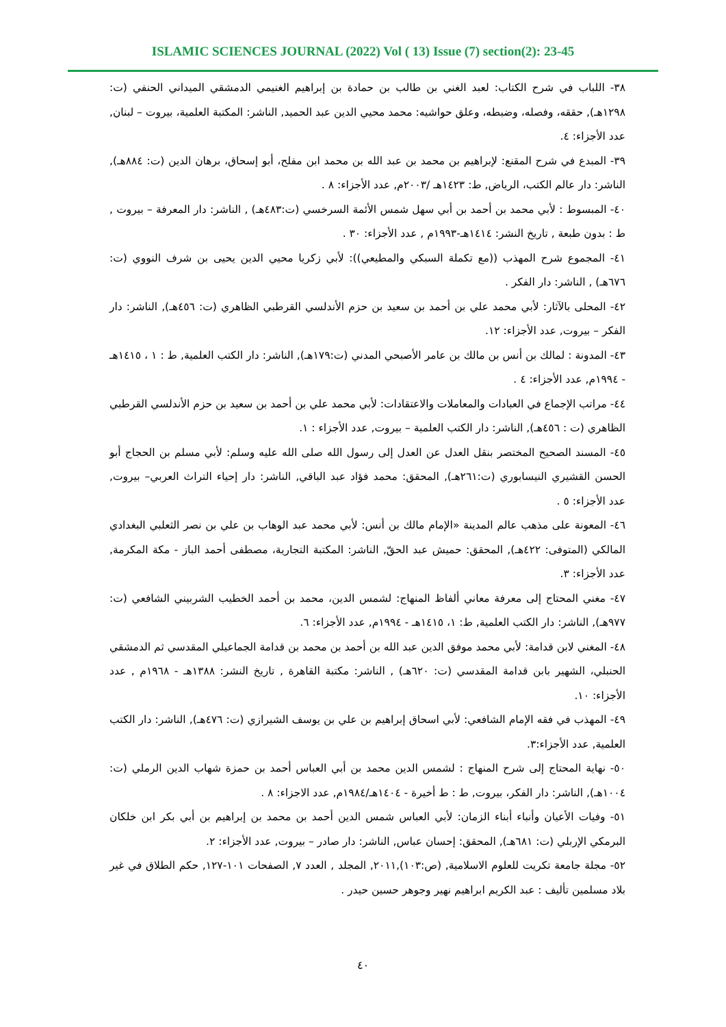ISLAMIC SCIENCES JOURNAL (2022) Vol ( 13) Issue (7) section(2): 23-45
٣٨- اللباب في شرح الكتاب: لعبد الغني بن طالب بن حمادة بن إبراهيم الغنيمي الدمشقي الميداني الحنفي (ت: ١٢٩٨هـ), حققه، وفصله، وضبطه، وعلق حواشيه: محمد محيي الدين عبد الحميد, الناشر: المكتبة العلمية، بيروت – لبنان, عدد الأجزاء: ٤.
٣٩- المبدع في شرح المقنع: لإبراهيم بن محمد بن عبد الله بن محمد ابن مفلح، أبو إسحاق، برهان الدين (ت: ٨٨٤هـ), الناشر: دار عالم الكتب، الرياض, ط: ١٤٢٣هـ /٢٠٠٣م, عدد الأجزاء: ٨ .
٤٠- المبسوط : لأبي محمد بن أحمد بن أبي سهل شمس الأئمة السرخسي (ت:٤٨٣هـ) , الناشر: دار المعرفة – بيروت , ط : بدون طبعة , تاريخ النشر: ١٤١٤هـ-١٩٩٣م , عدد الأجزاء: ٣٠ .
٤١- المجموع شرح المهذب ((مع تكملة السبكي والمطيعي)): لأبي زكريا محيي الدين يحيى بن شرف النووي (ت: ٦٧٦هـ) , الناشر: دار الفكر .
٤٢- المحلى بالآثار: لأبي محمد علي بن أحمد بن سعيد بن حزم الأندلسي القرطبي الظاهري (ت: ٤٥٦هـ), الناشر: دار الفكر – بيروت, عدد الأجزاء: ١٢.
٤٣- المدونة : لمالك بن أنس بن مالك بن عامر الأصبحي المدني (ت:١٧٩هـ), الناشر: دار الكتب العلمية, ط : ١ ، ١٤١٥هـ - ١٩٩٤م, عدد الأجزاء: ٤ .
٤٤- مراتب الإجماع في العبادات والمعاملات والاعتقادات: لأبي محمد علي بن أحمد بن سعيد بن حزم الأندلسي القرطبي الظاهري (ت : ٤٥٦هـ), الناشر: دار الكتب العلمية – بيروت, عدد الأجزاء : ١.
٤٥- المسند الصحيح المختصر بنقل العدل عن العدل إلى رسول الله صلى الله عليه وسلم: لأبي مسلم بن الحجاج أبو الحسن القشيري النيسابوري (ت:٢٦١هـ), المحقق: محمد فؤاد عبد الباقي, الناشر: دار إحياء التراث العربي– بيروت, عدد الأجزاء: ٥ .
٤٦- المعونة على مذهب عالم المدينة «الإمام مالك بن أنس: لأبي محمد عبد الوهاب بن علي بن نصر الثعلبي البغدادي المالكي (المتوفى: ٤٢٢هـ), المحقق: حميش عبد الحقّ, الناشر: المكتبة التجارية، مصطفى أحمد الباز - مكة المكرمة, عدد الأجزاء: ٣.
٤٧- مغني المحتاج إلى معرفة معاني ألفاظ المنهاج: لشمس الدين، محمد بن أحمد الخطيب الشربيني الشافعي (ت: ٩٧٧هـ), الناشر: دار الكتب العلمية, ط: ١، ١٤١٥هـ - ١٩٩٤م, عدد الأجزاء: ٦.
٤٨- المغني لابن قدامة: لأبي محمد موفق الدين عبد الله بن أحمد بن محمد بن قدامة الجماعيلي المقدسي ثم الدمشقي الحنبلي، الشهير بابن قدامة المقدسي (ت: ٦٢٠هـ) , الناشر: مكتبة القاهرة , تاريخ النشر: ١٣٨٨هـ - ١٩٦٨م , عدد الأجزاء: ١٠.
٤٩- المهذب في فقه الإمام الشافعي: لأبي اسحاق إبراهيم بن علي بن يوسف الشيرازي (ت: ٤٧٦هـ), الناشر: دار الكتب العلمية, عدد الأجزاء:٣.
٥٠- نهاية المحتاج إلى شرح المنهاج : لشمس الدين محمد بن أبي العباس أحمد بن حمزة شهاب الدين الرملي (ت: ١٠٠٤هـ), الناشر: دار الفكر، بيروت, ط : ط أخيرة - ١٤٠٤هـ/١٩٨٤م, عدد الاجزاء: ٨ .
٥١- وفيات الأعيان وأنباء أبناء الزمان: لأبي العباس شمس الدين أحمد بن محمد بن إبراهيم بن أبي بكر ابن خلكان البرمكي الإربلي (ت: ٦٨١هـ), المحقق: إحسان عباس, الناشر: دار صادر – بيروت, عدد الأجزاء: ٢.
٥٢- مجلة جامعة تكريت للعلوم الاسلامية, (ص:١٠٣),٢٠١١, المجلد , العدد ٧, الصفحات ١٠١-١٢٧, حكم الطلاق في غير بلاد مسلمين تأليف : عبد الكريم ابراهيم نهير وجوهر حسين حيدر .
٤٠